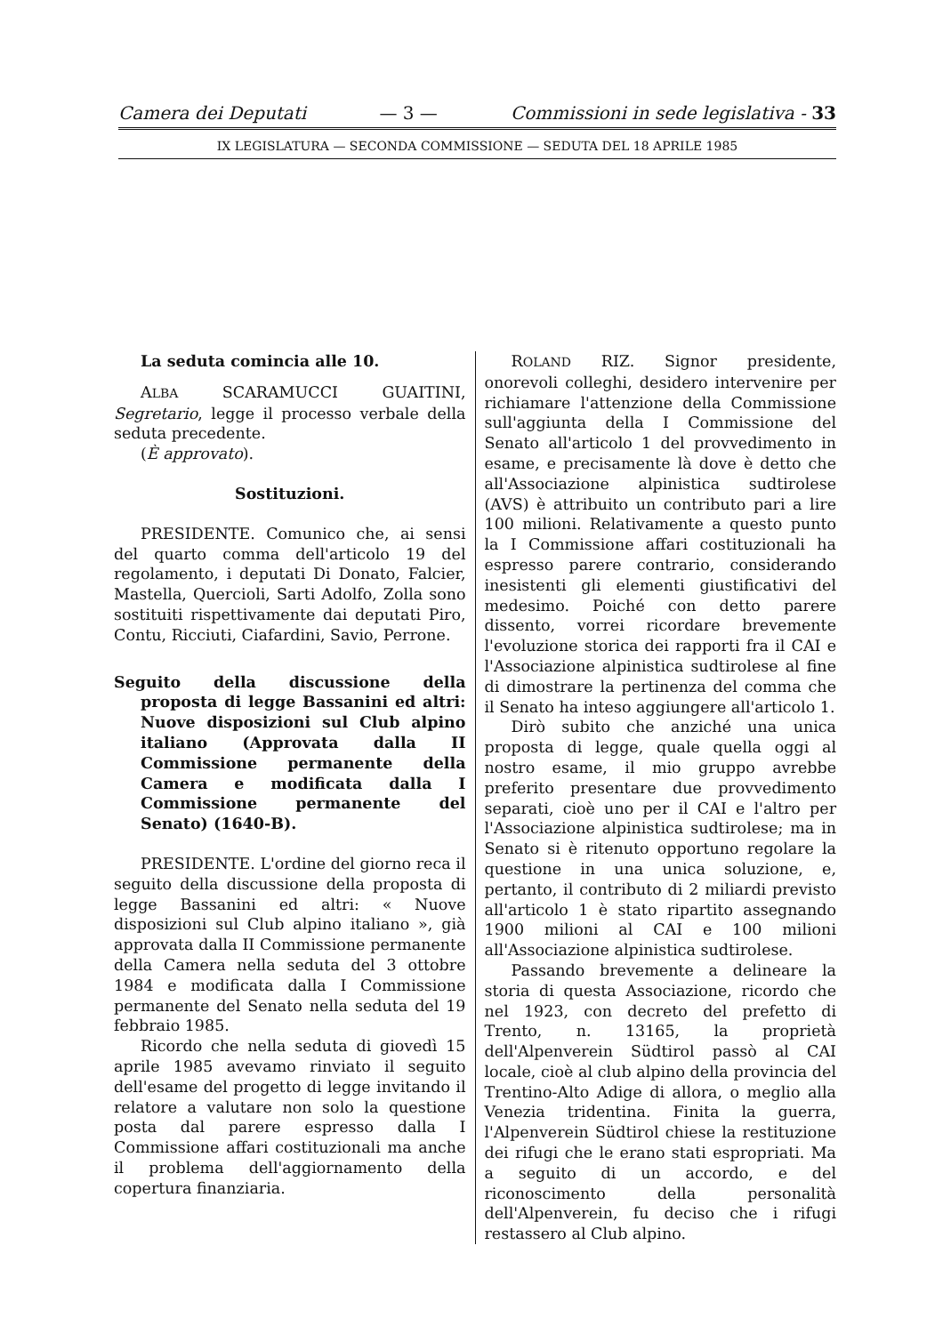Camera dei Deputati — 3 — Commissioni in sede legislativa - 33
IX LEGISLATURA — SECONDA COMMISSIONE — SEDUTA DEL 18 APRILE 1985
La seduta comincia alle 10.
ALBA SCARAMUCCI GUAITINI, Segretario, legge il processo verbale della seduta precedente.
(È approvato).
Sostituzioni.
PRESIDENTE. Comunico che, ai sensi del quarto comma dell'articolo 19 del regolamento, i deputati Di Donato, Falcier, Mastella, Quercioli, Sarti Adolfo, Zolla sono sostituiti rispettivamente dai deputati Piro, Contu, Ricciuti, Ciafardini, Savio, Perrone.
Seguito della discussione della proposta di legge Bassanini ed altri: Nuove disposizioni sul Club alpino italiano (Approvata dalla II Commissione permanente della Camera e modificata dalla I Commissione permanente del Senato) (1640-B).
PRESIDENTE. L'ordine del giorno reca il seguito della discussione della proposta di legge Bassanini ed altri: « Nuove disposizioni sul Club alpino italiano », già approvata dalla II Commissione permanente della Camera nella seduta del 3 ottobre 1984 e modificata dalla I Commissione permanente del Senato nella seduta del 19 febbraio 1985.
Ricordo che nella seduta di giovedì 15 aprile 1985 avevamo rinviato il seguito dell'esame del progetto di legge invitando il relatore a valutare non solo la questione posta dal parere espresso dalla I Commissione affari costituzionali ma anche il problema dell'aggiornamento della copertura finanziaria.
ROLAND RIZ. Signor presidente, onorevoli colleghi, desidero intervenire per richiamare l'attenzione della Commissione sull'aggiunta della I Commissione del Senato all'articolo 1 del provvedimento in esame, e precisamente là dove è detto che all'Associazione alpinistica sudtirolese (AVS) è attribuito un contributo pari a lire 100 milioni. Relativamente a questo punto la I Commissione affari costituzionali ha espresso parere contrario, considerando inesistenti gli elementi giustificativi del medesimo. Poiché con detto parere dissento, vorrei ricordare brevemente l'evoluzione storica dei rapporti fra il CAI e l'Associazione alpinistica sudtirolese al fine di dimostrare la pertinenza del comma che il Senato ha inteso aggiungere all'articolo 1.
Dirò subito che anziché una unica proposta di legge, quale quella oggi al nostro esame, il mio gruppo avrebbe preferito presentare due provvedimento separati, cioè uno per il CAI e l'altro per l'Associazione alpinistica sudtirolese; ma in Senato si è ritenuto opportuno regolare la questione in una unica soluzione, e, pertanto, il contributo di 2 miliardi previsto all'articolo 1 è stato ripartito assegnando 1900 milioni al CAI e 100 milioni all'Associazione alpinistica sudtirolese.
Passando brevemente a delineare la storia di questa Associazione, ricordo che nel 1923, con decreto del prefetto di Trento, n. 13165, la proprietà dell'Alpenverein Südtirol passò al CAI locale, cioè al club alpino della provincia del Trentino-Alto Adige di allora, o meglio alla Venezia tridentina. Finita la guerra, l'Alpenverein Südtirol chiese la restituzione dei rifugi che le erano stati espropriati. Ma a seguito di un accordo, e del riconoscimento della personalità dell'Alpenverein, fu deciso che i rifugi restassero al Club alpino.